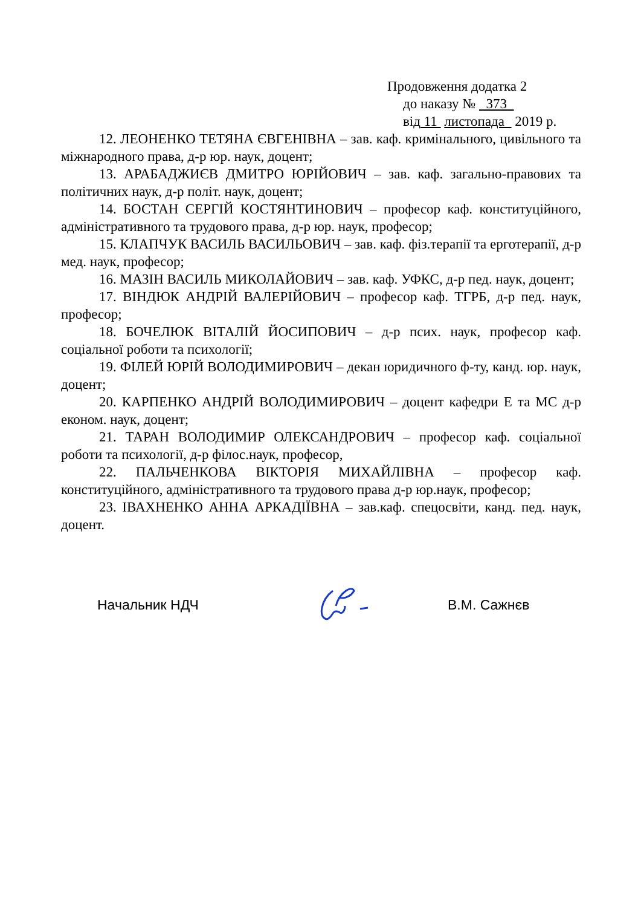Продовження додатка 2
до наказу № 373
від 11 листопада 2019 р.
12. ЛЕОНЕНКО ТЕТЯНА ЄВГЕНІВНА – зав. каф. кримінального, цивільного та міжнародного права, д-р юр. наук, доцент;
13. АРАБАДЖИЄВ ДМИТРО ЮРІЙОВИЧ – зав. каф. загально-правових та політичних наук, д-р політ. наук, доцент;
14. БОСТАН СЕРГІЙ КОСТЯНТИНОВИЧ – професор каф. конституційного, адміністративного та трудового права, д-р юр. наук, професор;
15. КЛАПЧУК ВАСИЛЬ ВАСИЛЬОВИЧ – зав. каф. фіз.терапії та ерготерапії, д-р мед. наук, професор;
16. МАЗІН ВАСИЛЬ МИКОЛАЙОВИЧ – зав. каф. УФКС, д-р пед. наук, доцент;
17. ВІНДЮК АНДРІЙ ВАЛЕРІЙОВИЧ – професор каф. ТГРБ, д-р пед. наук, професор;
18. БОЧЕЛЮК ВІТАЛІЙ ЙОСИПОВИЧ – д-р псих. наук, професор каф. соціальної роботи та психології;
19. ФІЛЕЙ ЮРІЙ ВОЛОДИМИРОВИЧ – декан юридичного ф-ту, канд. юр. наук, доцент;
20. КАРПЕНКО АНДРІЙ ВОЛОДИМИРОВИЧ – доцент кафедри Е та МС д-р економ. наук, доцент;
21. ТАРАН ВОЛОДИМИР ОЛЕКСАНДРОВИЧ – професор каф. соціальної роботи та психології, д-р філос.наук, професор,
22. ПАЛЬЧЕНКОВА ВІКТОРІЯ МИХАЙЛІВНА – професор каф. конституційного, адміністративного та трудового права д-р юр.наук, професор;
23. ІВАХНЕНКО АННА АРКАДІЇВНА – зав.каф. спецосвіти, канд. пед. наук, доцент.
Начальник НДЧ В.М. Сажнєв